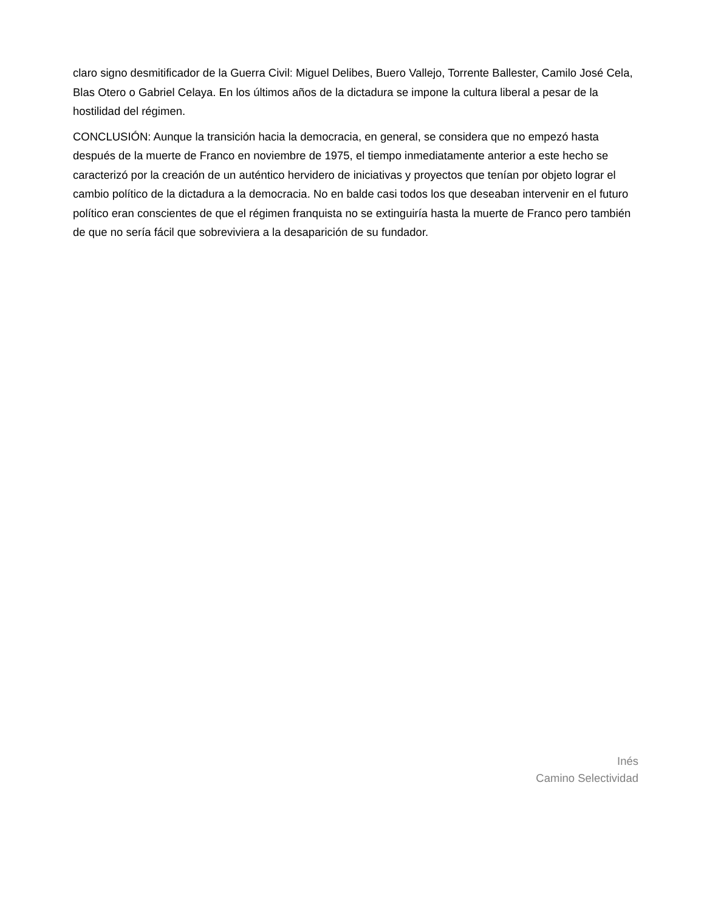claro signo desmitificador de la Guerra Civil: Miguel Delibes, Buero Vallejo, Torrente Ballester, Camilo José Cela, Blas Otero o Gabriel Celaya. En los últimos años de la dictadura se impone la cultura liberal a pesar de la hostilidad del régimen.
CONCLUSIÓN: Aunque la transición hacia la democracia, en general, se considera que no empezó hasta después de la muerte de Franco en noviembre de 1975, el tiempo inmediatamente anterior a este hecho se caracterizó por la creación de un auténtico hervidero de iniciativas y proyectos que tenían por objeto lograr el cambio político de la dictadura a la democracia. No en balde casi todos los que deseaban intervenir en el futuro político eran conscientes de que el régimen franquista no se extinguiría hasta la muerte de Franco pero también de que no sería fácil que sobreviviera a la desaparición de su fundador.
Inés
Camino Selectividad